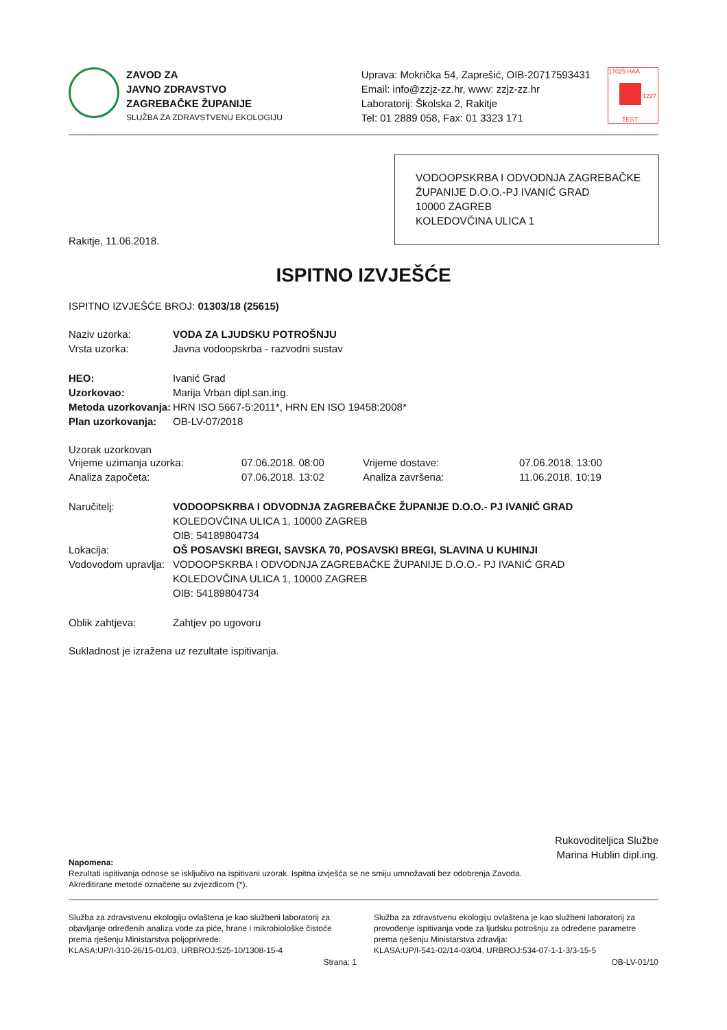ZAVOD ZA
JAVNO ZDRAVSTVO
ZAGREBAČKE ŽUPANIJE
SLUŽBA ZA ZDRAVSTVENU EKOLOGIJU
Uprava: Mokrička 54, Zaprešić, OIB-20717593431
Email: info@zzjz-zz.hr, www: zzjz-zz.hr
Laboratorij: Školska 2, Rakitje
Tel: 01 2889 058, Fax: 01 3323 171
17025 HAA
TEST
1227
VODOOPSKRBA I ODVODNJA ZAGREBAČKE ŽUPANIJE D.O.O.-PJ IVANIĆ GRAD
10000 ZAGREB
KOLEDOVČINA ULICA 1
Rakitje, 11.06.2018.
ISPITNO IZVJEŠĆE
ISPITNO IZVJEŠĆE BROJ: 01303/18 (25615)
Naziv uzorka: VODA ZA LJUDSKU POTROŠNJU
Vrsta uzorka: Javna vodoopskrba - razvodni sustav
HEO: Ivanić Grad
Uzorkovao: Marija Vrban dipl.san.ing.
Metoda uzorkovanja: HRN ISO 5667-5:2011*, HRN EN ISO 19458:2008*
Plan uzorkovanja: OB-LV-07/2018
Uzorak uzorkovan
Vrijeme uzimanja uzorka: 07.06.2018. 08:00 Vrijeme dostave: 07.06.2018. 13:00
Analiza započeta: 07.06.2018. 13:02 Analiza završena: 11.06.2018. 10:19
Naručitelj: VODOOPSKRBA I ODVODNJA ZAGREBAČKE ŽUPANIJE D.O.O.- PJ IVANIĆ GRAD
KOLEDOVČINA ULICA 1, 10000 ZAGREB
OIB: 54189804734
Lokacija: OŠ POSAVSKI BREGI, SAVSKA 70, POSAVSKI BREGI, SLAVINA U KUHINJI
Vodovodom upravlja: VODOOPSKRBA I ODVODNJA ZAGREBAČKE ŽUPANIJE D.O.O.- PJ IVANIĆ GRAD
KOLEDOVČINA ULICA 1, 10000 ZAGREB
OIB: 54189804734
Oblik zahtjeva: Zahtjev po ugovoru
Sukladnost je izražena uz rezultate ispitivanja.
Rukovoditeljica Službe
Marina Hublin dipl.ing.
Napomena:
Rezultati ispitivanja odnose se isključivo na ispitivani uzorak. Ispitna izvješća se ne smiju umnožavati bez odobrenja Zavoda.
Akreditirane metode označene su zvjezdicom (*).
Služba za zdravstvenu ekologiju ovlaštena je kao službeni laboratorij za obavljanje određenih analiza vode za piće, hrane i mikrobiološke čistoće prema rješenju Ministarstva poljoprivrede:
KLASA:UP/I-310-26/15-01/03, URBROJ:525-10/1308-15-4
Služba za zdravstvenu ekologiju ovlaštena je kao službeni laboratorij za provođenje ispitivanja vode za ljudsku potrošnju za određene parametre prema rješenju Ministarstva zdravlja:
KLASA:UP/I-541-02/14-03/04, URBROJ:534-07-1-1-3/3-15-5
Strana: 1 OB-LV-01/10